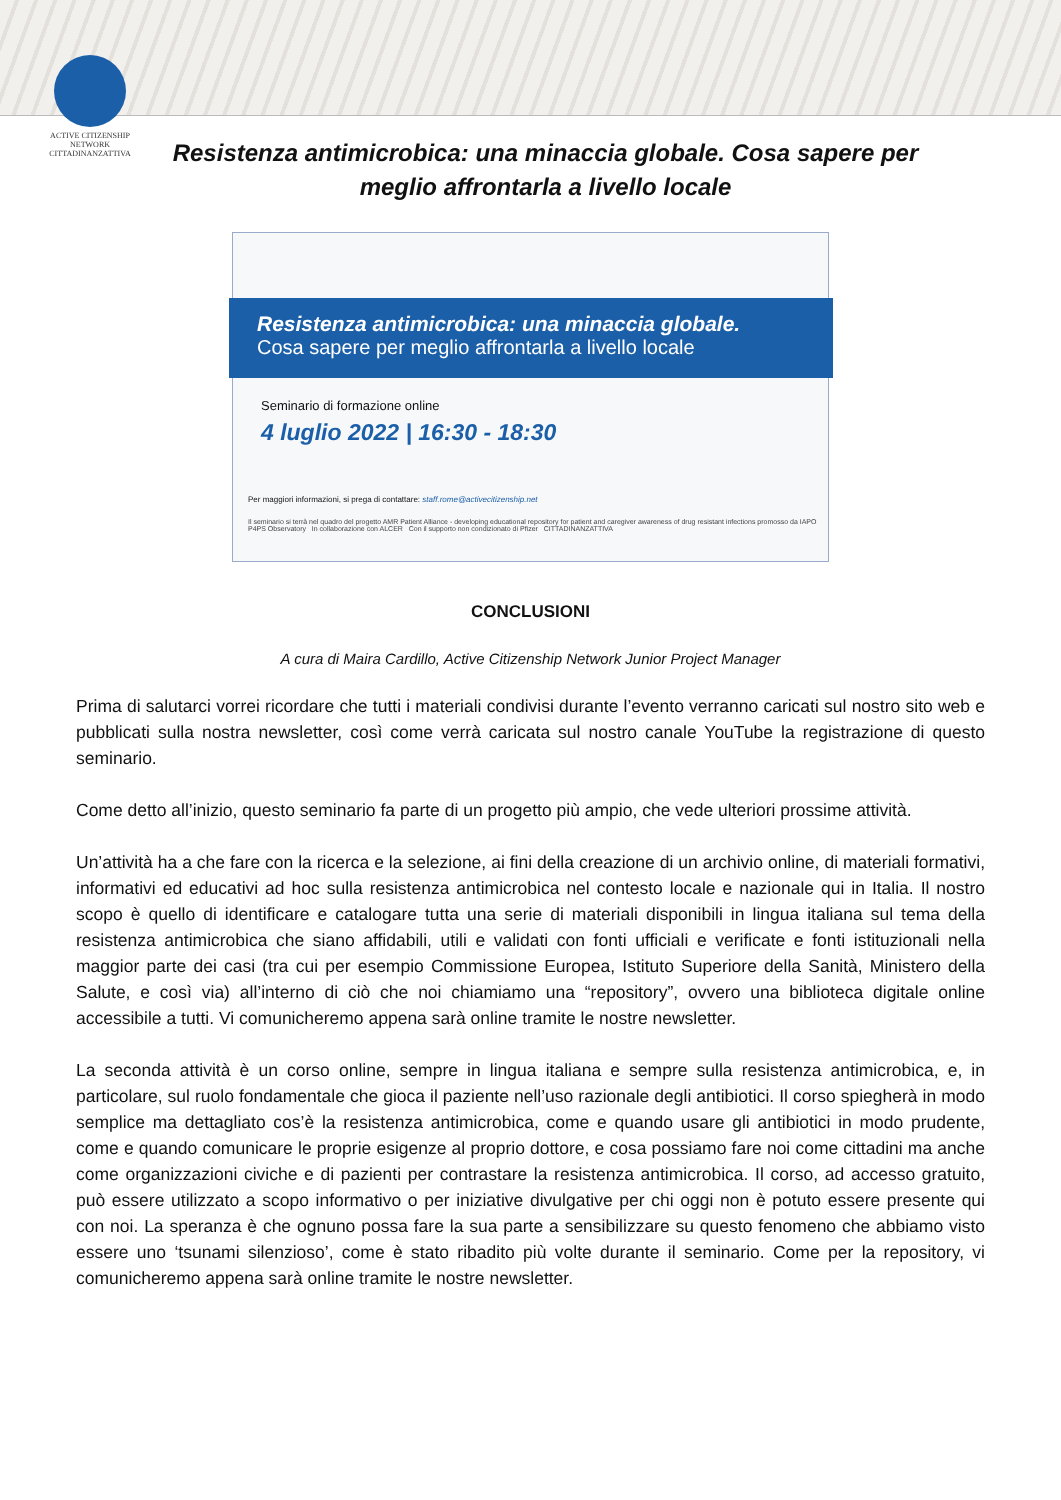ACTIVE CITIZENSHIP NETWORK
CITTADINANZATTIVA
Resistenza antimicrobica: una minaccia globale. Cosa sapere per meglio affrontarla a livello locale
Resistenza antimicrobica: una minaccia globale.
Cosa sapere per meglio affrontarla a livello locale
Seminario di formazione online
4 luglio 2022 | 16:30 - 18:30
Per maggiori informazioni, si prega di contattare: staff.rome@activecitizenship.net
Il seminario si terrà nel quadro del progetto AMR Patient Alliance - developing educational repository for patient and caregiver awareness of drug resistant infections promosso da IAPO P4PS Observatory In collaborazione con ALCER Con il supporto non condizionato di Pfizer CITTADINANZATTIVA
CONCLUSIONI
A cura di Maira Cardillo, Active Citizenship Network Junior Project Manager
Prima di salutarci vorrei ricordare che tutti i materiali condivisi durante l’evento verranno caricati sul nostro sito web e pubblicati sulla nostra newsletter, così come verrà caricata sul nostro canale YouTube la registrazione di questo seminario.
Come detto all’inizio, questo seminario fa parte di un progetto più ampio, che vede ulteriori prossime attività.
Un’attività ha a che fare con la ricerca e la selezione, ai fini della creazione di un archivio online, di materiali formativi, informativi ed educativi ad hoc sulla resistenza antimicrobica nel contesto locale e nazionale qui in Italia. Il nostro scopo è quello di identificare e catalogare tutta una serie di materiali disponibili in lingua italiana sul tema della resistenza antimicrobica che siano affidabili, utili e validati con fonti ufficiali e verificate e fonti istituzionali nella maggior parte dei casi (tra cui per esempio Commissione Europea, Istituto Superiore della Sanità, Ministero della Salute, e così via) all’interno di ciò che noi chiamiamo una “repository”, ovvero una biblioteca digitale online accessibile a tutti. Vi comunicheremo appena sarà online tramite le nostre newsletter.
La seconda attività è un corso online, sempre in lingua italiana e sempre sulla resistenza antimicrobica, e, in particolare, sul ruolo fondamentale che gioca il paziente nell’uso razionale degli antibiotici. Il corso spiegherà in modo semplice ma dettagliato cos’è la resistenza antimicrobica, come e quando usare gli antibiotici in modo prudente, come e quando comunicare le proprie esigenze al proprio dottore, e cosa possiamo fare noi come cittadini ma anche come organizzazioni civiche e di pazienti per contrastare la resistenza antimicrobica. Il corso, ad accesso gratuito, può essere utilizzato a scopo informativo o per iniziative divulgative per chi oggi non è potuto essere presente qui con noi. La speranza è che ognuno possa fare la sua parte a sensibilizzare su questo fenomeno che abbiamo visto essere uno ‘tsunami silenzioso’, come è stato ribadito più volte durante il seminario. Come per la repository, vi comunicheremo appena sarà online tramite le nostre newsletter.